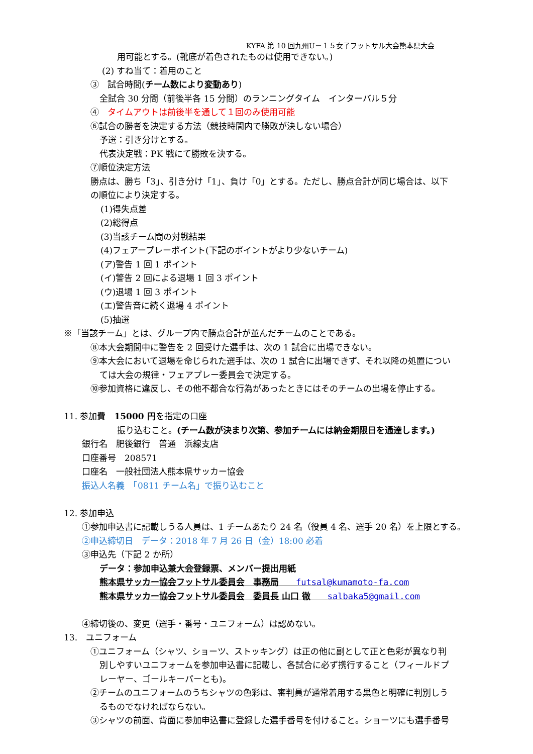KYFA 第 10 回九州U－１５女子フットサル大会熊本県大会
用可能とする。(靴底が着色されたものは使用できない。)
(2) すね当て：着用のこと
③　試合時間(チーム数により変動あり)
全試合 30 分間（前後半各 15 分間）のランニングタイム　インターバル５分
④　タイムアウトは前後半を通して１回のみ使用可能
⑥試合の勝者を決定する方法（競技時間内で勝敗が決しない場合）
予選：引き分けとする。
代表決定戦：PK 戦にて勝敗を決する。
⑦順位決定方法
勝点は、勝ち「3」、引き分け「1」、負け「0」とする。ただし、勝点合計が同じ場合は、以下
の順位により決定する。
(1)得失点差
(2)総得点
(3)当該チーム間の対戦結果
(4)フェアープレーポイント(下記のポイントがより少ないチーム)
(ア)警告 1 回 1 ポイント
(イ)警告 2 回による退場 1 回 3 ポイント
(ウ)退場 1 回 3 ポイント
(エ)警告音に続く退場 4 ポイント
(5)抽選
※「当該チーム」とは、グループ内で勝点合計が並んだチームのことである。
⑧本大会期間中に警告を 2 回受けた選手は、次の 1 試合に出場できない。
⑨本大会において退場を命じられた選手は、次の 1 試合に出場できず、それ以降の処置につい
ては大会の規律・フェアプレー委員会で決定する。
⑩参加資格に違反し、その他不都合な行為があったときにはそのチームの出場を停止する。
11. 参加費　15000 円を指定の口座
振り込むこと。(チーム数が決まり次第、参加チームには納金期限日を通達します。)
銀行名　肥後銀行　普通　浜線支店
口座番号　208571
口座名　一般社団法人熊本県サッカー協会
振込人名義　「0811 チーム名」で振り込むこと
12. 参加申込
①参加申込書に記載しうる人員は、1 チームあたり 24 名（役員 4 名、選手 20 名）を上限とする。
②申込締切日　データ：2018 年 7 月 26 日（金）18:00 必着
③申込先（下記 2 か所）
データ：参加申込兼大会登録票、メンバー提出用紙
熊本県サッカー協会フットサル委員会　事務局　　futsal@kumamoto-fa.com
熊本県サッカー協会フットサル委員会　委員長 山口 徹　　salbaka5@gmail.com
④締切後の、変更（選手・番号・ユニフォーム）は認めない。
13.　ユニフォーム
①ユニフォーム（シャツ、ショーツ、ストッキング）は正の他に副として正と色彩が異なり判
別しやすいユニフォームを参加申込書に記載し、各試合に必ず携行すること（フィールドプ
レーヤー、ゴールキーパーとも)。
②チームのユニフォームのうちシャツの色彩は、審判員が通常着用する黒色と明確に判別しう
るものでなければならない。
③シャツの前面、背面に参加申込書に登録した選手番号を付けること。ショーツにも選手番号